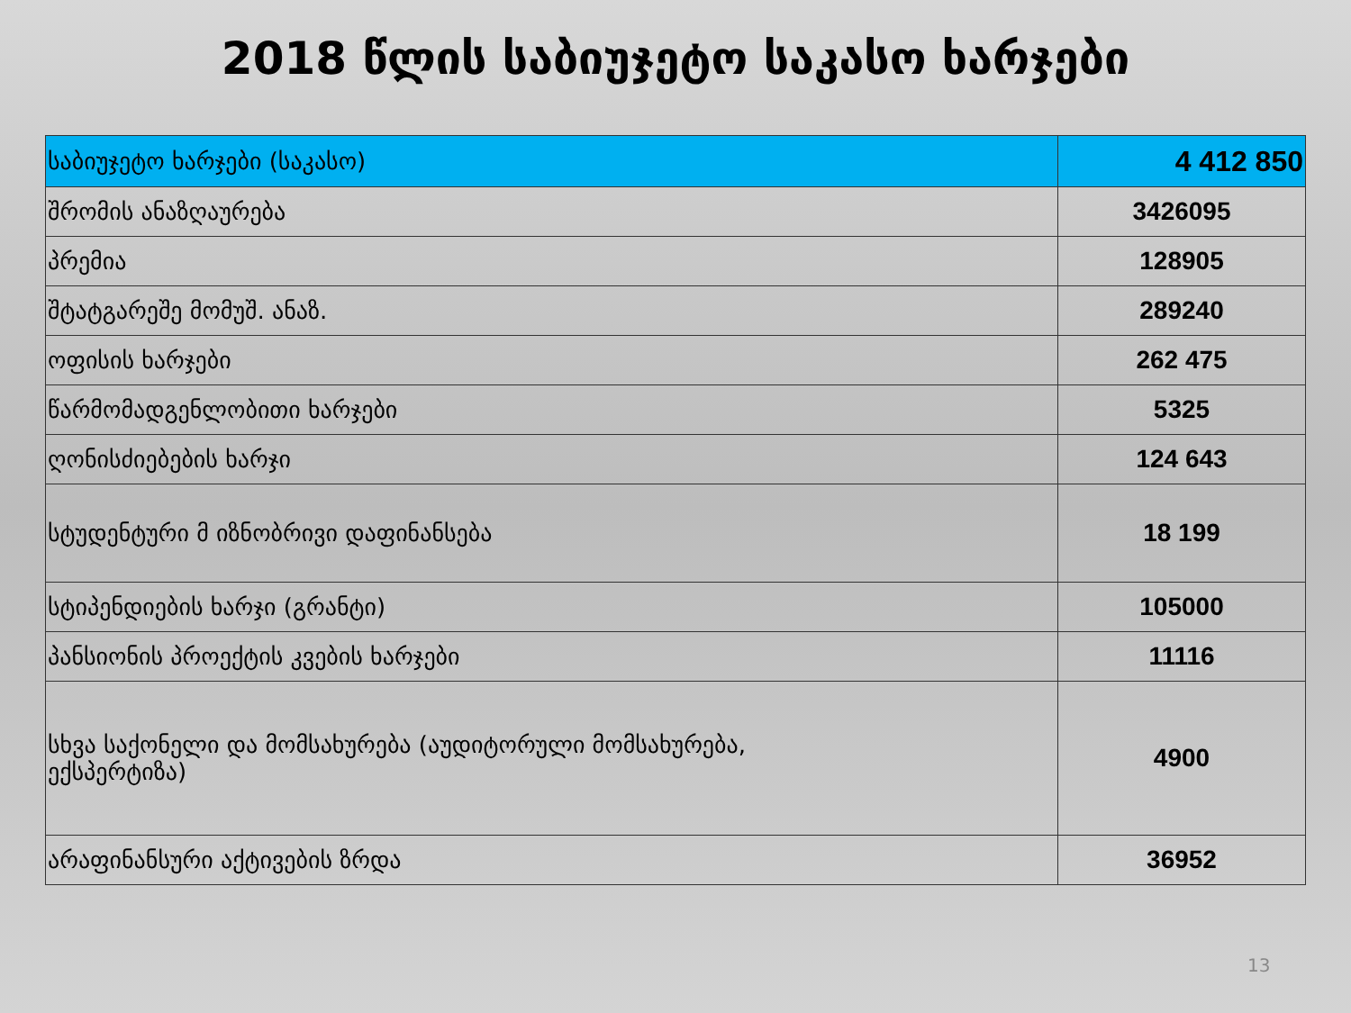2018 წლის საბიუჯეტო საკასო ხარჯები
| საბიუჯეტო ხარჯები (საკასო) | 4 412 850 |
| შრომის ანაზღაურება | 3426095 |
| პრემია | 128905 |
| შტატგარეშე მომუშ. ანაზ. | 289240 |
| ოფისის ხარჯები | 262 475 |
| წარმომადგენლობითი ხარჯები | 5325 |
| ღონისძიებების ხარჯი | 124 643 |
| სტუდენტური მ იზნობრივი დაფინანსება | 18 199 |
| სტიპენდიების ხარჯი (გრანტი) | 105000 |
| პანსიონის პროექტის კვების ხარჯები | 11116 |
| სხვა საქონელი და მომსახურება (აუდიტორული მომსახურება, ექსპერტიზა) | 4900 |
| არაფინანსური აქტივების ზრდა | 36952 |
13